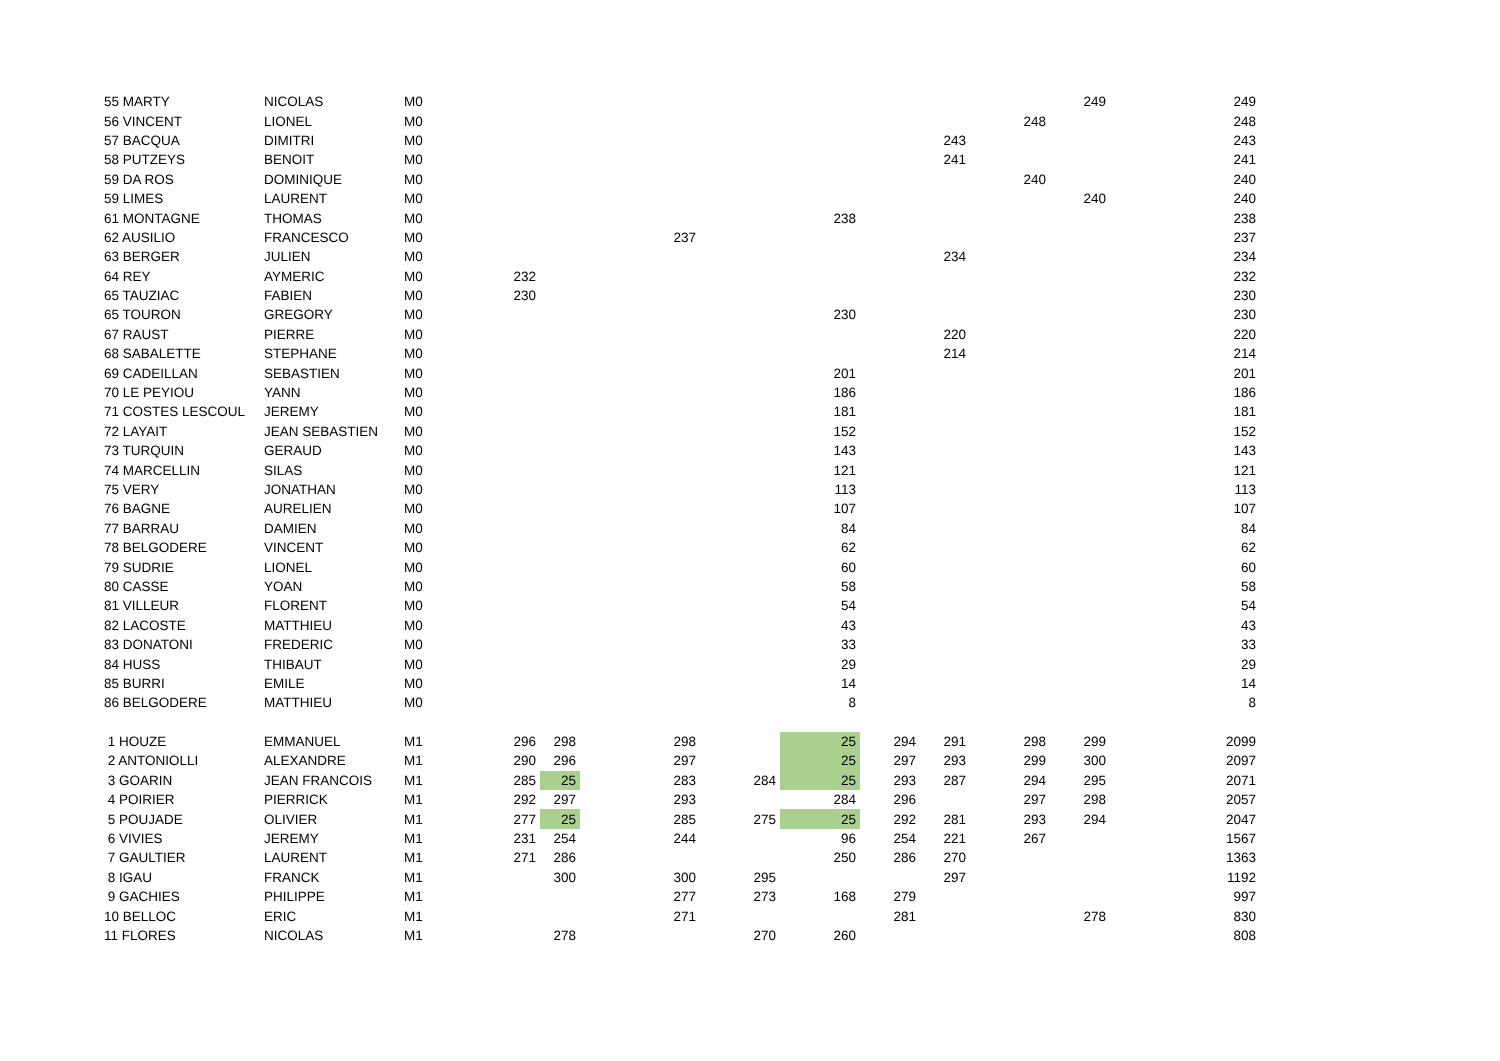| 55 MARTY | NICOLAS | M0 | | | | | | | | | 249 | 249 |
| 56 VINCENT | LIONEL | M0 | | | | | | | | 248 | | 248 |
| 57 BACQUA | DIMITRI | M0 | | | | | | | 243 | | | 243 |
| 58 PUTZEYS | BENOIT | M0 | | | | | | | 241 | | | 241 |
| 59 DA ROS | DOMINIQUE | M0 | | | | | | | | 240 | | 240 |
| 59 LIMES | LAURENT | M0 | | | | | | | | | 240 | 240 |
| 61 MONTAGNE | THOMAS | M0 | | | | | 238 | | | | | 238 |
| 62 AUSILIO | FRANCESCO | M0 | | | 237 | | | | | | | 237 |
| 63 BERGER | JULIEN | M0 | | | | | | | 234 | | | 234 |
| 64 REY | AYMERIC | M0 | 232 | | | | | | | | | 232 |
| 65 TAUZIAC | FABIEN | M0 | 230 | | | | | | | | | 230 |
| 65 TOURON | GREGORY | M0 | | | | | 230 | | | | | 230 |
| 67 RAUST | PIERRE | M0 | | | | | | | 220 | | | 220 |
| 68 SABALETTE | STEPHANE | M0 | | | | | | | 214 | | | 214 |
| 69 CADEILLAN | SEBASTIEN | M0 | | | | | 201 | | | | | 201 |
| 70 LE PEYIOU | YANN | M0 | | | | | 186 | | | | | 186 |
| 71 COSTES LESCOUL | JEREMY | M0 | | | | | 181 | | | | | 181 |
| 72 LAYAIT | JEAN SEBASTIEN | M0 | | | | | 152 | | | | | 152 |
| 73 TURQUIN | GERAUD | M0 | | | | | 143 | | | | | 143 |
| 74 MARCELLIN | SILAS | M0 | | | | | 121 | | | | | 121 |
| 75 VERY | JONATHAN | M0 | | | | | 113 | | | | | 113 |
| 76 BAGNE | AURELIEN | M0 | | | | | 107 | | | | | 107 |
| 77 BARRAU | DAMIEN | M0 | | | | | 84 | | | | | 84 |
| 78 BELGODERE | VINCENT | M0 | | | | | 62 | | | | | 62 |
| 79 SUDRIE | LIONEL | M0 | | | | | 60 | | | | | 60 |
| 80 CASSE | YOAN | M0 | | | | | 58 | | | | | 58 |
| 81 VILLEUR | FLORENT | M0 | | | | | 54 | | | | | 54 |
| 82 LACOSTE | MATTHIEU | M0 | | | | | 43 | | | | | 43 |
| 83 DONATONI | FREDERIC | M0 | | | | | 33 | | | | | 33 |
| 84 HUSS | THIBAUT | M0 | | | | | 29 | | | | | 29 |
| 85 BURRI | EMILE | M0 | | | | | 14 | | | | | 14 |
| 86 BELGODERE | MATTHIEU | M0 | | | | | 8 | | | | | 8 |
| 1 HOUZE | EMMANUEL | M1 | 296 | 298 | 298 | | 25 | 294 | 291 | 298 | 299 | 2099 |
| 2 ANTONIOLLI | ALEXANDRE | M1 | 290 | 296 | 297 | | 25 | 297 | 293 | 299 | 300 | 2097 |
| 3 GOARIN | JEAN FRANCOIS | M1 | 285 | 25 | 283 | 284 | 25 | 293 | 287 | 294 | 295 | 2071 |
| 4 POIRIER | PIERRICK | M1 | 292 | 297 | 293 | | 284 | 296 | | 297 | 298 | 2057 |
| 5 POUJADE | OLIVIER | M1 | 277 | 25 | 285 | 275 | 25 | 292 | 281 | 293 | 294 | 2047 |
| 6 VIVIES | JEREMY | M1 | 231 | 254 | 244 | | 96 | 254 | 221 | 267 | | 1567 |
| 7 GAULTIER | LAURENT | M1 | 271 | 286 | | | 250 | 286 | 270 | | | 1363 |
| 8 IGAU | FRANCK | M1 | | 300 | 300 | 295 | | | 297 | | | 1192 |
| 9 GACHIES | PHILIPPE | M1 | | | 277 | 273 | 168 | 279 | | | | 997 |
| 10 BELLOC | ERIC | M1 | | | 271 | | | 281 | | | 278 | 830 |
| 11 FLORES | NICOLAS | M1 | | 278 | | 270 | 260 | | | | | 808 |